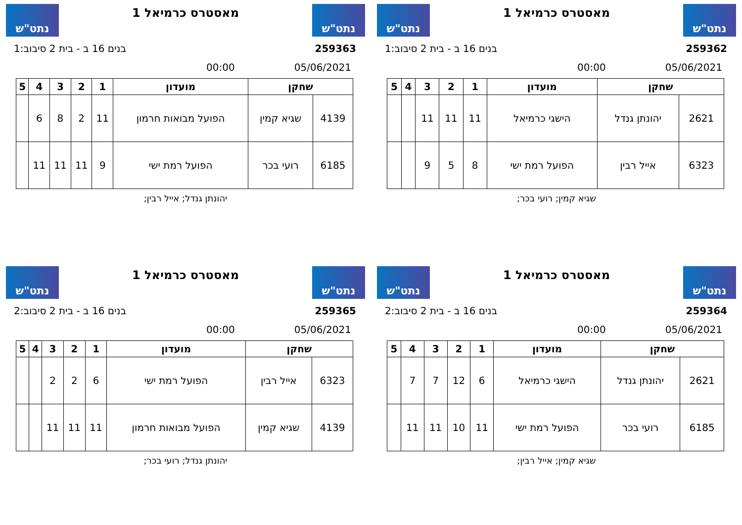נתט"ש
מאסטרס כרמיאל 1
נתט"ש
259362 בנים 16 ב - בית 2 סיבוב:1
05/06/2021 00:00
| שחקן | | מועדון | 1 | 2 | 3 | 4 | 5 |
| --- | --- | --- | --- | --- | --- | --- | --- |
| 2621 | יהונתן גנדל | הישגי כרמיאל | 11 | 11 | 11 | | |
| 6323 | אייל רבין | הפועל רמת ישי | 8 | 5 | 9 | | |
שגיא קמין; רועי בכר;
נתט"ש
מאסטרס כרמיאל 1
נתט"ש
259363 בנים 16 ב - בית 2 סיבוב:1
05/06/2021 00:00
| שחקן | | מועדון | 1 | 2 | 3 | 4 | 5 |
| --- | --- | --- | --- | --- | --- | --- | --- |
| 4139 | שגיא קמין | הפועל מבואות חרמון | 11 | 2 | 8 | 6 | |
| 6185 | רועי בכר | הפועל רמת ישי | 9 | 11 | 11 | 11 | |
יהונתן גנדל; אייל רבין;
נתט"ש
מאסטרס כרמיאל 1
נתט"ש
259364 בנים 16 ב - בית 2 סיבוב:2
05/06/2021 00:00
| שחקן | | מועדון | 1 | 2 | 3 | 4 | 5 |
| --- | --- | --- | --- | --- | --- | --- | --- |
| 2621 | יהונתן גנדל | הישגי כרמיאל | 6 | 12 | 7 | 7 | |
| 6185 | רועי בכר | הפועל רמת ישי | 11 | 10 | 11 | 11 | |
שגיא קמין; אייל רבין;
נתט"ש
מאסטרס כרמיאל 1
נתט"ש
259365 בנים 16 ב - בית 2 סיבוב:2
05/06/2021 00:00
| שחקן | | מועדון | 1 | 2 | 3 | 4 | 5 |
| --- | --- | --- | --- | --- | --- | --- | --- |
| 6323 | אייל רבין | הפועל רמת ישי | 6 | 2 | 2 | | |
| 4139 | שגיא קמין | הפועל מבואות חרמון | 11 | 11 | 11 | | |
יהונתן גנדל; רועי בכר;